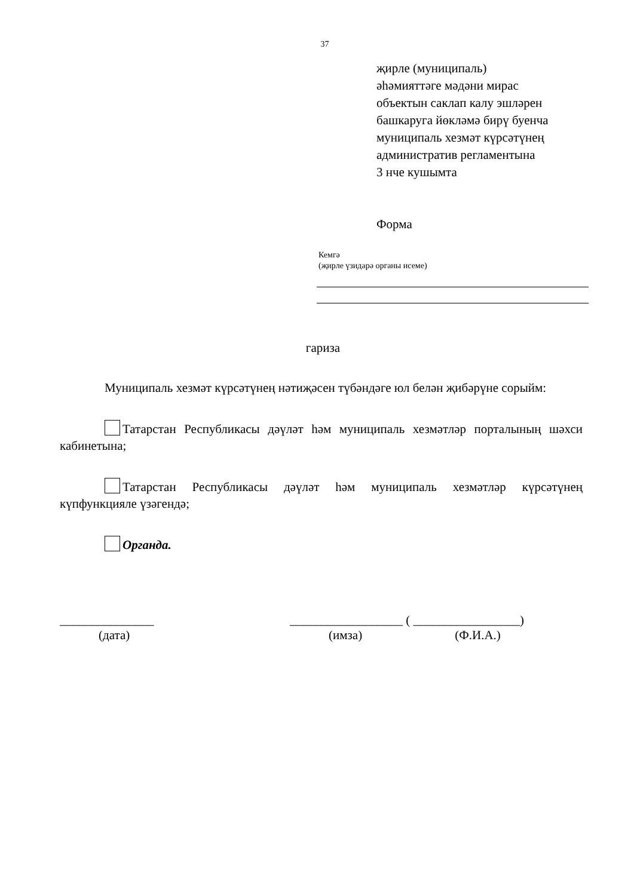37
җирле (муниципаль)
әһәмияттәге мәдәни мирас
объектын саклап калу эшләрен
башкаруга йөкләмә бирү буенча
муниципаль хезмәт күрсәтүнең
административ регламентына
3 нче кушымта
Форма
Кемгә
(җирле үзидарә органы исеме)
гариза
Муниципаль хезмәт күрсәтүнең нәтиҗәсен түбәндәге юл белән җибәрүне сорыйм:
Татарстан Республикасы дәүләт һәм муниципаль хезмәтләр порталының шәхси кабинетына;
Татарстан Республикасы дәүләт һәм муниципаль хезмәтләр күрсәтүнең күпфункцияле үзәгендә;
Органда.
_______________
(дата)
__________________ ( _________________)
(имза) (Ф.И.А.)